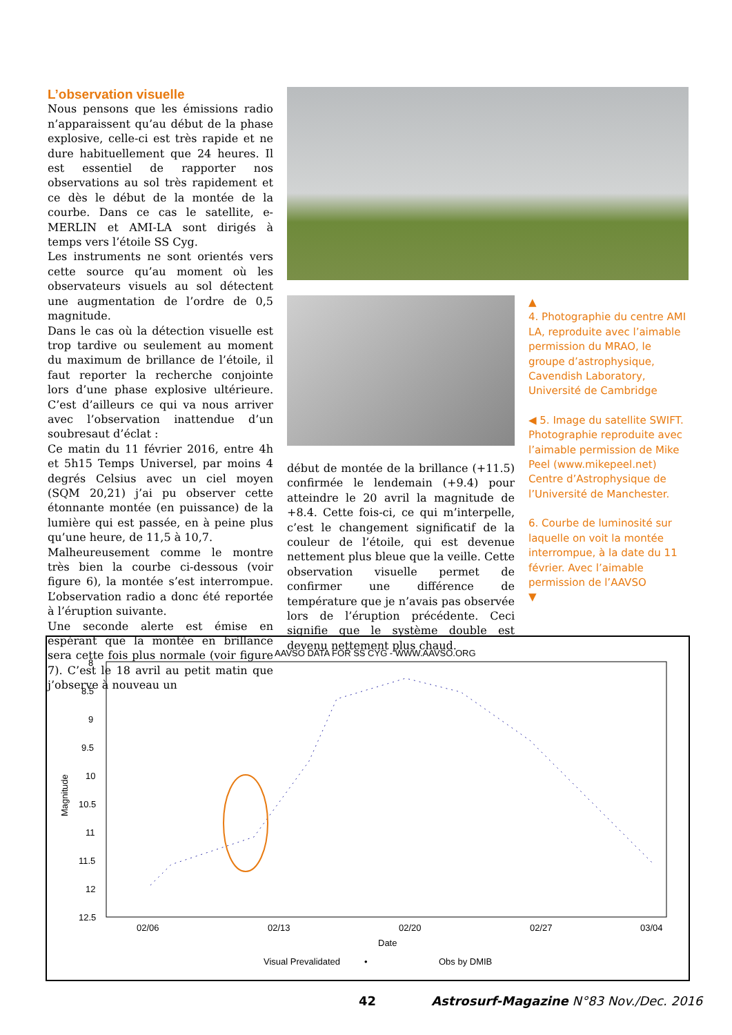L’observation visuelle
Nous pensons que les émissions radio n’apparaissent qu’au début de la phase explosive, celle-ci est très rapide et ne dure habituellement que 24 heures. Il est essentiel de rapporter nos observations au sol très rapidement et ce dès le début de la montée de la courbe. Dans ce cas le satellite, e-MERLIN et AMI-LA sont dirigés à temps vers l’étoile SS Cyg.
Les instruments ne sont orientés vers cette source qu’au moment où les observateurs visuels au sol détectent une augmentation de l’ordre de 0,5 magnitude.
Dans le cas où la détection visuelle est trop tardive ou seulement au moment du maximum de brillance de l’étoile, il faut reporter la recherche conjointe lors d’une phase explosive ultérieure. C’est d’ailleurs ce qui va nous arriver avec l’observation inattendue d’un soubresaut d’éclat :
Ce matin du 11 février 2016, entre 4h et 5h15 Temps Universel, par moins 4 degrés Celsius avec un ciel moyen (SQM 20,21) j’ai pu observer cette étonnante montée (en puissance) de la lumière qui est passée, en à peine plus qu’une heure, de 11,5 à 10,7.
Malheureusement comme le montre très bien la courbe ci-dessous (voir figure 6), la montée s’est interrompue. L’observation radio a donc été reportée à l’éruption suivante.
Une seconde alerte est émise en espérant que la montée en brillance sera cette fois plus normale (voir figure 7). C’est le 18 avril au petit matin que j’observe à nouveau un
début de montée de la brillance (+11.5) confirmée le lendemain (+9.4) pour atteindre le 20 avril la magnitude de +8.4. Cette fois-ci, ce qui m’interpelle, c’est le changement significatif de la couleur de l’étoile, qui est devenue nettement plus bleue que la veille. Cette observation visuelle permet de confirmer une différence de température que je n’avais pas observée lors de l’éruption précédente. Ceci signifie que le système double est devenu nettement plus chaud.
▲
4. Photographie du centre AMI LA, reproduite avec l’aimable permission du MRAO, le groupe d’astrophysique, Cavendish Laboratory, Université de Cambridge
◀ 5. Image du satellite SWIFT. Photographie reproduite avec l’aimable permission de Mike Peel (www.mikepeel.net) Centre d’Astrophysique de l’Université de Manchester.
6. Courbe de luminosité sur laquelle on voit la montée interrompue, à la date du 11 février. Avec l’aimable permission de l’AAVSO
▼
AAVSO DATA FOR SS CYG - WWW.AAVSO.ORG
8
8.5
9
9.5
10
10.5
11
11.5
12
12.5
02/06
02/13
02/20
02/27
03/04
Date
Magnitude
Visual Prevalidated
•
Obs by DMIB
42 Astrosurf-Magazine N°83 Nov./Dec. 2016